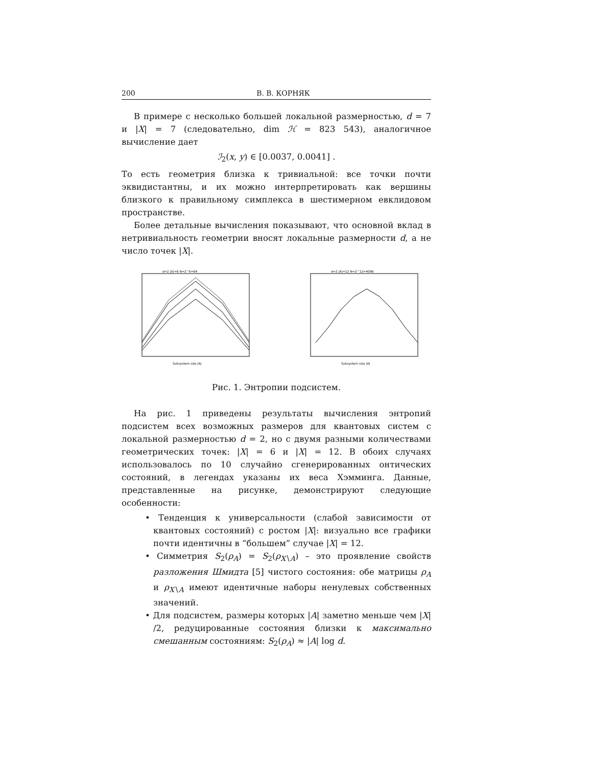200 В. В. КОРНЯК
В примере с несколько большей локальной размерностью, d = 7 и |X| = 7 (следовательно, dim ℋ = 823 543), аналогичное вычисление дает
ℐ<sub>2</sub>(x, y) ∈ [0.0037, 0.0041] .
То есть геометрия близка к тривиальной: все точки почти эквидистантны, и их можно интерпретировать как вершины близкого к правильному симплекса в шестимерном евклидовом пространстве.
Более детальные вычисления показывают, что основной вклад в нетривиальность геометрии вносят локальные размерности d, а не число точек |X|.
d=2 |X|=6 N=2^6=64
Subsystem size |A|
d=2 |X|=12 N=2^12=4096
Subsystem size |A|
Рис. 1. Энтропии подсистем.
На рис. 1 приведены результаты вычисления энтропий подсистем всех возможных размеров для квантовых систем с локальной размерностью d = 2, но с двумя разными количествами геометрических точек: |X| = 6 и |X| = 12. В обоих случаях использовалось по 10 случайно сгенерированных онтических состояний, в легендах указаны их веса Хэмминга. Данные, представленные на рисунке, демонстрируют следующие особенности:
• Тенденция к универсальности (слабой зависимости от квантовых состояний) с ростом |X|: визуально все графики почти идентичны в “большем” случае |X| = 12.
• Симметрия S<sub>2</sub>(ρ<sub>A</sub>) = S<sub>2</sub>(ρ<sub>X∖A</sub>) – это проявление свойств разложения Шмидта [5] чистого состояния: обе матрицы ρ<sub>A</sub> и ρ<sub>X∖A</sub> имеют идентичные наборы ненулевых собственных значений.
• Для подсистем, размеры которых |A| заметно меньше чем |X| /2, редуцированные состояния близки к максимально смешанным состояниям: S<sub>2</sub>(ρ<sub>A</sub>) ≈ |A| log d.